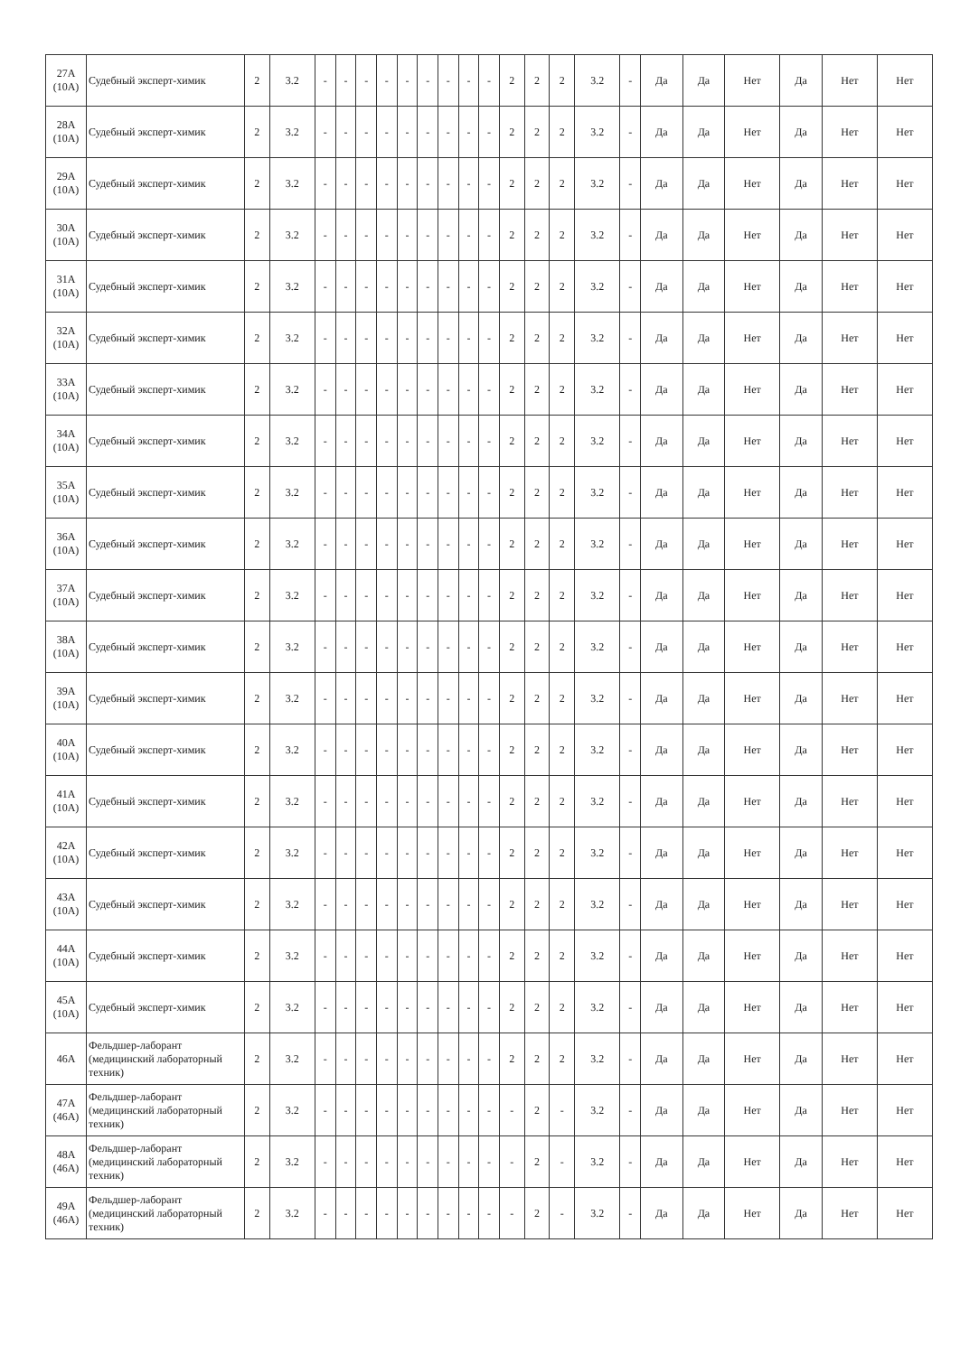| 27А (10А) | Судебный эксперт-химик | 2 | 3.2 | - | - | - | - | - | - | - | - | - | 2 | 2 | 2 | 3.2 | - | Да | Да | Нет | Да | Нет | Нет |
| 28А (10А) | Судебный эксперт-химик | 2 | 3.2 | - | - | - | - | - | - | - | - | - | 2 | 2 | 2 | 3.2 | - | Да | Да | Нет | Да | Нет | Нет |
| 29А (10А) | Судебный эксперт-химик | 2 | 3.2 | - | - | - | - | - | - | - | - | - | 2 | 2 | 2 | 3.2 | - | Да | Да | Нет | Да | Нет | Нет |
| 30А (10А) | Судебный эксперт-химик | 2 | 3.2 | - | - | - | - | - | - | - | - | - | 2 | 2 | 2 | 3.2 | - | Да | Да | Нет | Да | Нет | Нет |
| 31А (10А) | Судебный эксперт-химик | 2 | 3.2 | - | - | - | - | - | - | - | - | - | 2 | 2 | 2 | 3.2 | - | Да | Да | Нет | Да | Нет | Нет |
| 32А (10А) | Судебный эксперт-химик | 2 | 3.2 | - | - | - | - | - | - | - | - | - | 2 | 2 | 2 | 3.2 | - | Да | Да | Нет | Да | Нет | Нет |
| 33А (10А) | Судебный эксперт-химик | 2 | 3.2 | - | - | - | - | - | - | - | - | - | 2 | 2 | 2 | 3.2 | - | Да | Да | Нет | Да | Нет | Нет |
| 34А (10А) | Судебный эксперт-химик | 2 | 3.2 | - | - | - | - | - | - | - | - | - | 2 | 2 | 2 | 3.2 | - | Да | Да | Нет | Да | Нет | Нет |
| 35А (10А) | Судебный эксперт-химик | 2 | 3.2 | - | - | - | - | - | - | - | - | - | 2 | 2 | 2 | 3.2 | - | Да | Да | Нет | Да | Нет | Нет |
| 36А (10А) | Судебный эксперт-химик | 2 | 3.2 | - | - | - | - | - | - | - | - | - | 2 | 2 | 2 | 3.2 | - | Да | Да | Нет | Да | Нет | Нет |
| 37А (10А) | Судебный эксперт-химик | 2 | 3.2 | - | - | - | - | - | - | - | - | - | 2 | 2 | 2 | 3.2 | - | Да | Да | Нет | Да | Нет | Нет |
| 38А (10А) | Судебный эксперт-химик | 2 | 3.2 | - | - | - | - | - | - | - | - | - | 2 | 2 | 2 | 3.2 | - | Да | Да | Нет | Да | Нет | Нет |
| 39А (10А) | Судебный эксперт-химик | 2 | 3.2 | - | - | - | - | - | - | - | - | - | 2 | 2 | 2 | 3.2 | - | Да | Да | Нет | Да | Нет | Нет |
| 40А (10А) | Судебный эксперт-химик | 2 | 3.2 | - | - | - | - | - | - | - | - | - | 2 | 2 | 2 | 3.2 | - | Да | Да | Нет | Да | Нет | Нет |
| 41А (10А) | Судебный эксперт-химик | 2 | 3.2 | - | - | - | - | - | - | - | - | - | 2 | 2 | 2 | 3.2 | - | Да | Да | Нет | Да | Нет | Нет |
| 42А (10А) | Судебный эксперт-химик | 2 | 3.2 | - | - | - | - | - | - | - | - | - | 2 | 2 | 2 | 3.2 | - | Да | Да | Нет | Да | Нет | Нет |
| 43А (10А) | Судебный эксперт-химик | 2 | 3.2 | - | - | - | - | - | - | - | - | - | 2 | 2 | 2 | 3.2 | - | Да | Да | Нет | Да | Нет | Нет |
| 44А (10А) | Судебный эксперт-химик | 2 | 3.2 | - | - | - | - | - | - | - | - | - | 2 | 2 | 2 | 3.2 | - | Да | Да | Нет | Да | Нет | Нет |
| 45А (10А) | Судебный эксперт-химик | 2 | 3.2 | - | - | - | - | - | - | - | - | - | 2 | 2 | 2 | 3.2 | - | Да | Да | Нет | Да | Нет | Нет |
| 46А | Фельдшер-лаборант (медицинский лабораторный техник) | 2 | 3.2 | - | - | - | - | - | - | - | - | - | 2 | 2 | 2 | 3.2 | - | Да | Да | Нет | Да | Нет | Нет |
| 47А (46А) | Фельдшер-лаборант (медицинский лабораторный техник) | 2 | 3.2 | - | - | - | - | - | - | - | - | - | - | 2 | - | 3.2 | - | Да | Да | Нет | Да | Нет | Нет |
| 48А (46А) | Фельдшер-лаборант (медицинский лабораторный техник) | 2 | 3.2 | - | - | - | - | - | - | - | - | - | - | 2 | - | 3.2 | - | Да | Да | Нет | Да | Нет | Нет |
| 49А (46А) | Фельдшер-лаборант (медицинский лабораторный техник) | 2 | 3.2 | - | - | - | - | - | - | - | - | - | - | 2 | - | 3.2 | - | Да | Да | Нет | Да | Нет | Нет |